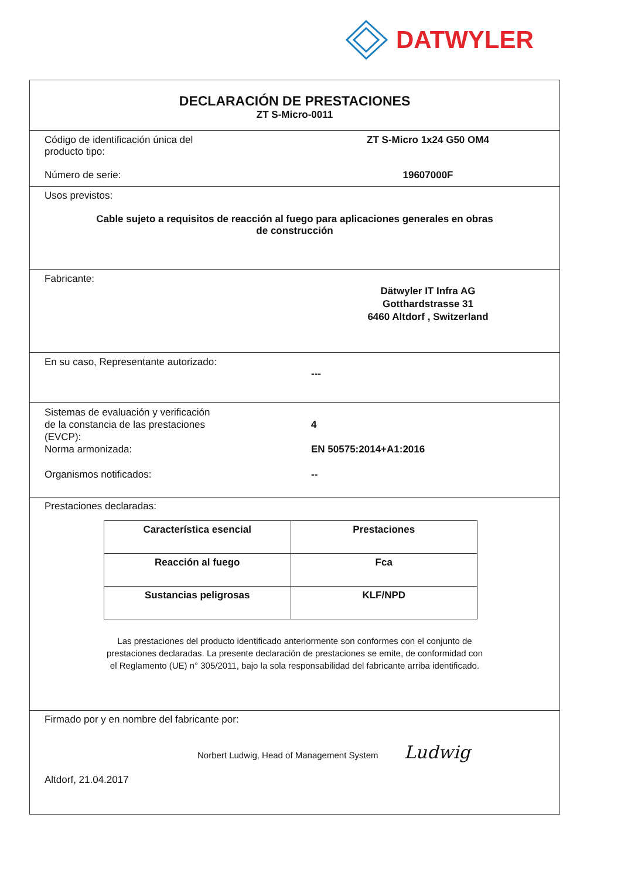DATWYLER
DECLARACIÓN DE PRESTACIONES
ZT S-Micro-0011
Código de identificación única del
producto tipo:
ZT S-Micro 1x24 G50 OM4
Número de serie: 19607000F
Usos previstos:
Cable sujeto a requisitos de reacción al fuego para aplicaciones generales en obras
de construcción
Fabricante:
Dätwyler IT Infra AG
Gotthardstrasse 31
6460 Altdorf , Switzerland
En su caso, Representante autorizado:
---
Sistemas de evaluación y verificación
de la constancia de las prestaciones
(EVCP):
4
Norma armonizada: EN 50575:2014+A1:2016
Organismos notificados: --
Prestaciones declaradas:
| Característica esencial | Prestaciones |
| --- | --- |
| Reacción al fuego | Fca |
| Sustancias peligrosas | KLF/NPD |
Las prestaciones del producto identificado anteriormente son conformes con el conjunto de
prestaciones declaradas. La presente declaración de prestaciones se emite, de conformidad con
el Reglamento (UE) n° 305/2011, bajo la sola responsabilidad del fabricante arriba identificado.
Firmado por y en nombre del fabricante por:
Norbert Ludwig, Head of Management System Ludwig
Altdorf, 21.04.2017